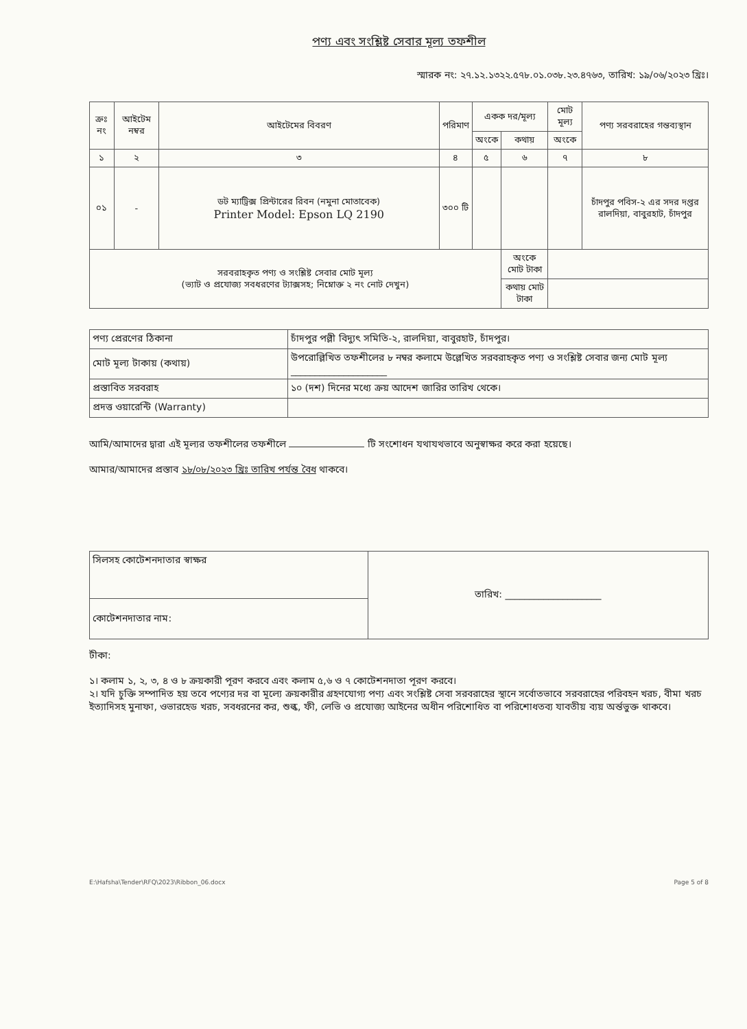পণ্য এবং সংশ্লিষ্ট সেবার মূল্য তফশীল
স্মারক নং: ২৭.১২.১৩২২.৫৭৮.০১.০৩৮.২৩.৪৭৬৩, তারিখ: ১৯/০৬/২০২৩ খ্রিঃ।
| ক্রঃ নং | আইটেম নম্বর | আইটেমের বিবরণ | পরিমাণ | একক দর/মূল্য | | মোট মূল্য | পণ্য সরবরাহের গন্তব্যস্থান |
| --- | --- | --- | --- | --- | --- | --- | --- |
| | | | | অংকে | কথায় | অংকে | |
| ১ | ২ | ৩ | ৪ | ৫ | ৬ | ৭ | ৮ |
| ০১ | - | ডট ম্যাট্রিক্স প্রিন্টারের রিবন (নমুনা মোতাবেক) Printer Model: Epson LQ 2190 | ৩০০ টি | | | | চাঁদপুর পবিস-২ এর সদর দপ্তর রালদিয়া, বাবুরহাট, চাঁদপুর |
| সরবরাহকৃত পণ্য ও সংশ্লিষ্ট সেবার মোট মূল্য (ভ্যাট ও প্রযোজ্য সবধরণের ট্যাক্সসহ; নিম্নোক্ত ২ নং নোট দেখুন) | | | | | অংকে মোট টাকা | | |
| | | | | | কথায় মোট টাকা | | |
| পণ্য প্রেরণের ঠিকানা | চাঁদপুর পল্লী বিদ্যুৎ সমিতি-২, রালদিয়া, বাবুরহাট, চাঁদপুর। |
| মোট মূল্য টাকায় (কথায়) | উপরোল্লিখিত তফশীলের ৮ নম্বর কলামে উল্লেখিত সরবরাহকৃত পণ্য ও সংশ্লিষ্ট সেবার জন্য মোট মূল্য ____________________ |
| প্রস্তাবিত সরবরাহ | ১০ (দশ) দিনের মধ্যে ক্রয় আদেশ জারির তারিখ থেকে। |
| প্রদত্ত ওয়ারেন্টি (Warranty) | |
আমি/আমাদের দ্বারা এই মূল্যর তফশীলের তফশীলে টি সংশোধন যথাযথভাবে অনুস্বাক্ষর করে করা হয়েছে।
আমার/আমাদের প্রস্তাব ১৮/০৮/২০২৩ খ্রিঃ তারিখ পর্যন্ত বৈধ থাকবে।
| সিলসহ কোটেশনদাতার স্বাক্ষর | তারিখ: ____________________ |
| কোটেশনদাতার নাম: | |
টীকা:
১। কলাম ১, ২, ৩, ৪ ও ৮ ক্রয়কারী পূরণ করবে এবং কলাম ৫,৬ ও ৭ কোটেশনদাতা পূরণ করবে।
২। যদি চুক্তি সম্পাদিত হয় তবে পণ্যের দর বা মূল্যে ক্রয়কারীর গ্রহণযোগ্য পণ্য এবং সংশ্লিষ্ট সেবা সরবরাহের স্থানে সর্বোতভাবে সরবরাহের পরিবহন খরচ, বীমা খরচ ইত্যাদিসহ মুনাফা, ওভারহেড খরচ, সবধরনের কর, শুল্ক, ফী, লেভি ও প্রযোজ্য আইনের অধীন পরিশোধিত বা পরিশোধতব্য যাবতীয় ব্যয় অর্ন্তভুক্ত থাকবে।
E:\Hafsha\Tender\RFQ\2023\Ribbon_06.docx Page 5 of 8